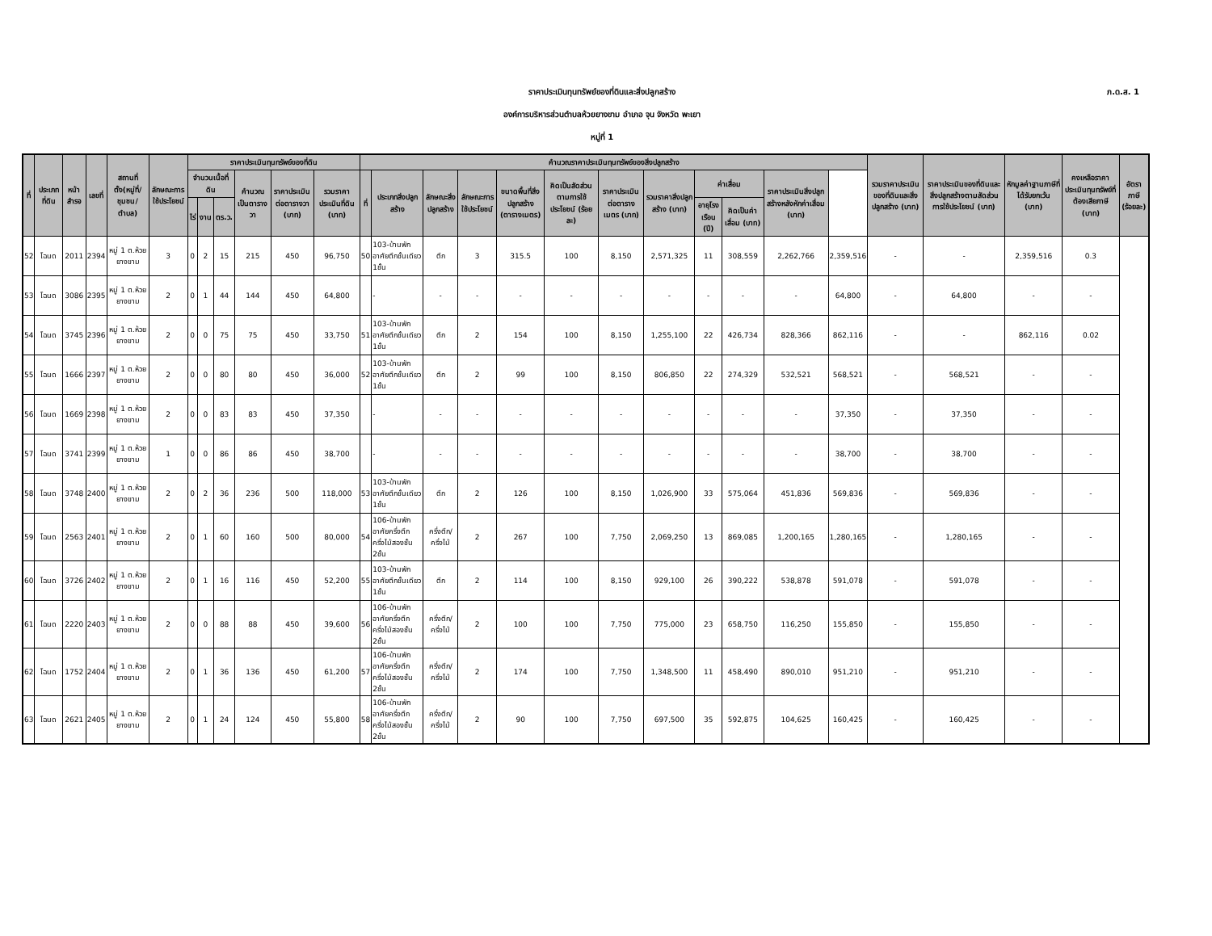ภ.ด.ส. 1
ราคาประเมินทุนทรัพย์ของที่ดินและสิ่งปลูกสร้าง
องค์การบริหารส่วนตำบลห้วยยางขาม อำเภอ จุน จังหวัด พะเยา
หมู่ที่ 1
| ที่ | ประเภทที่ดิน | หน้าสำรจ | เลขที่ | สถานที่ตั้ง(หมู่ที่/ชุมชน/ตำบล) | ลักษณะการใช้ประโยชน์ | ราคาประเมินทุนทรัพย์ของที่ดิน | | | | | | คำนวณราคาประเมินทุนทรัพย์ของสิ่งปลูกสร้าง | | | | | | | | | | | | รวมราคาประเมินของที่ดินและสิ่งปลูกสร้าง (บาท) | ราคาประเมินของที่ดินและสิ่งปลูกสร้างตามสัดส่วนการใช้ประโยชน์ (บาท) | หักมูลค่าฐานภาษีที่ได้รับยกเว้น (บาท) | คงเหลือราคาประเมินทุนทรัพย์ที่ต้องเสียภาษี (บาท) | อัตราภาษี (ร้อยละ) |
| --- | --- | --- | --- | --- | --- | --- | --- | --- | --- | --- | --- | --- | --- | --- | --- | --- | --- | --- | --- | --- | --- | --- | --- | --- | --- | --- | --- | --- |
| | | | | | | จำนวนเนื้อที่ดิน | | | คำนวณเป็นตารางวา | ราคาประเมินต่อตารางวา (บาท) | รวมราคาประเมินที่ดิน (บาท) | ที่ | ประเภทสิ่งปลูกสร้าง | ลักษณะสิ่งปลูกสร้าง | ลักษณะการใช้ประโยชน์ | ขนาดพื้นที่สิ่งปลูกสร้าง (ตารางเมตร) | คิดเป็นสัดส่วนตามการใช้ประโยชน์ (ร้อยละ) | ราคาประเมินต่อตารางเมตร (บาท) | รวมราคาสิ่งปลูกสร้าง (บาท) | ค่าเสื่อม | | ราคาประเมินสิ่งปลูกสร้างหลังหักค่าเสื่อม (บาท) | | | | | | |
| | | | | | | ไร่ | งาน | ตร.ว. | | | | | | | | | | | | อายุโรงเรือน (ปี) | คิดเป็นค่าเสื่อม (บาท) | | | | | | | |
| 52 | โฉนด | 2011 | 2394 | หมู่ 1 ต.ห้วยยางขาม | 3 | 0 | 2 | 15 | 215 | 450 | 96,750 | 50 | 103-บ้านพักอาศัยตึกชั้นเดียว 1ชั้น | ตึก | 3 | 315.5 | 100 | 8,150 | 2,571,325 | 11 | 308,559 | 2,262,766 | 2,359,516 | - | - | 2,359,516 | 0.3 | |
| 53 | โฉนด | 3086 | 2395 | หมู่ 1 ต.ห้วยยางขาม | 2 | 0 | 1 | 44 | 144 | 450 | 64,800 | | - | - | - | - | - | - | - | - | - | - | 64,800 | - | 64,800 | - | - | |
| 54 | โฉนด | 3745 | 2396 | หมู่ 1 ต.ห้วยยางขาม | 2 | 0 | 0 | 75 | 75 | 450 | 33,750 | 51 | 103-บ้านพักอาศัยตึกชั้นเดียว 1ชั้น | ตึก | 2 | 154 | 100 | 8,150 | 1,255,100 | 22 | 426,734 | 828,366 | 862,116 | - | - | 862,116 | 0.02 | |
| 55 | โฉนด | 1666 | 2397 | หมู่ 1 ต.ห้วยยางขาม | 2 | 0 | 0 | 80 | 80 | 450 | 36,000 | 52 | 103-บ้านพักอาศัยตึกชั้นเดียว 1ชั้น | ตึก | 2 | 99 | 100 | 8,150 | 806,850 | 22 | 274,329 | 532,521 | 568,521 | - | 568,521 | - | - | |
| 56 | โฉนด | 1669 | 2398 | หมู่ 1 ต.ห้วยยางขาม | 2 | 0 | 0 | 83 | 83 | 450 | 37,350 | | - | - | - | - | - | - | - | - | - | - | 37,350 | - | 37,350 | - | - | |
| 57 | โฉนด | 3741 | 2399 | หมู่ 1 ต.ห้วยยางขาม | 1 | 0 | 0 | 86 | 86 | 450 | 38,700 | | - | - | - | - | - | - | - | - | - | - | 38,700 | - | 38,700 | - | - | |
| 58 | โฉนด | 3748 | 2400 | หมู่ 1 ต.ห้วยยางขาม | 2 | 0 | 2 | 36 | 236 | 500 | 118,000 | 53 | 103-บ้านพักอาศัยตึกชั้นเดียว 1ชั้น | ตึก | 2 | 126 | 100 | 8,150 | 1,026,900 | 33 | 575,064 | 451,836 | 569,836 | - | 569,836 | - | - | |
| 59 | โฉนด | 2563 | 2401 | หมู่ 1 ต.ห้วยยางขาม | 2 | 0 | 1 | 60 | 160 | 500 | 80,000 | 54 | 106-บ้านพักอาศัยครึ่งตึกครึ่งไม้สองชั้น 2ชั้น | ครึ่งตึก/ครึ่งไม้ | 2 | 267 | 100 | 7,750 | 2,069,250 | 13 | 869,085 | 1,200,165 | 1,280,165 | - | 1,280,165 | - | - | |
| 60 | โฉนด | 3726 | 2402 | หมู่ 1 ต.ห้วยยางขาม | 2 | 0 | 1 | 16 | 116 | 450 | 52,200 | 55 | 103-บ้านพักอาศัยตึกชั้นเดียว 1ชั้น | ตึก | 2 | 114 | 100 | 8,150 | 929,100 | 26 | 390,222 | 538,878 | 591,078 | - | 591,078 | - | - | |
| 61 | โฉนด | 2220 | 2403 | หมู่ 1 ต.ห้วยยางขาม | 2 | 0 | 0 | 88 | 88 | 450 | 39,600 | 56 | 106-บ้านพักอาศัยครึ่งตึกครึ่งไม้สองชั้น 2ชั้น | ครึ่งตึก/ครึ่งไม้ | 2 | 100 | 100 | 7,750 | 775,000 | 23 | 658,750 | 116,250 | 155,850 | - | 155,850 | - | - | |
| 62 | โฉนด | 1752 | 2404 | หมู่ 1 ต.ห้วยยางขาม | 2 | 0 | 1 | 36 | 136 | 450 | 61,200 | 57 | 106-บ้านพักอาศัยครึ่งตึกครึ่งไม้สองชั้น 2ชั้น | ครึ่งตึก/ครึ่งไม้ | 2 | 174 | 100 | 7,750 | 1,348,500 | 11 | 458,490 | 890,010 | 951,210 | - | 951,210 | - | - | |
| 63 | โฉนด | 2621 | 2405 | หมู่ 1 ต.ห้วยยางขาม | 2 | 0 | 1 | 24 | 124 | 450 | 55,800 | 58 | 106-บ้านพักอาศัยครึ่งตึกครึ่งไม้สองชั้น 2ชั้น | ครึ่งตึก/ครึ่งไม้ | 2 | 90 | 100 | 7,750 | 697,500 | 35 | 592,875 | 104,625 | 160,425 | - | 160,425 | - | - | |